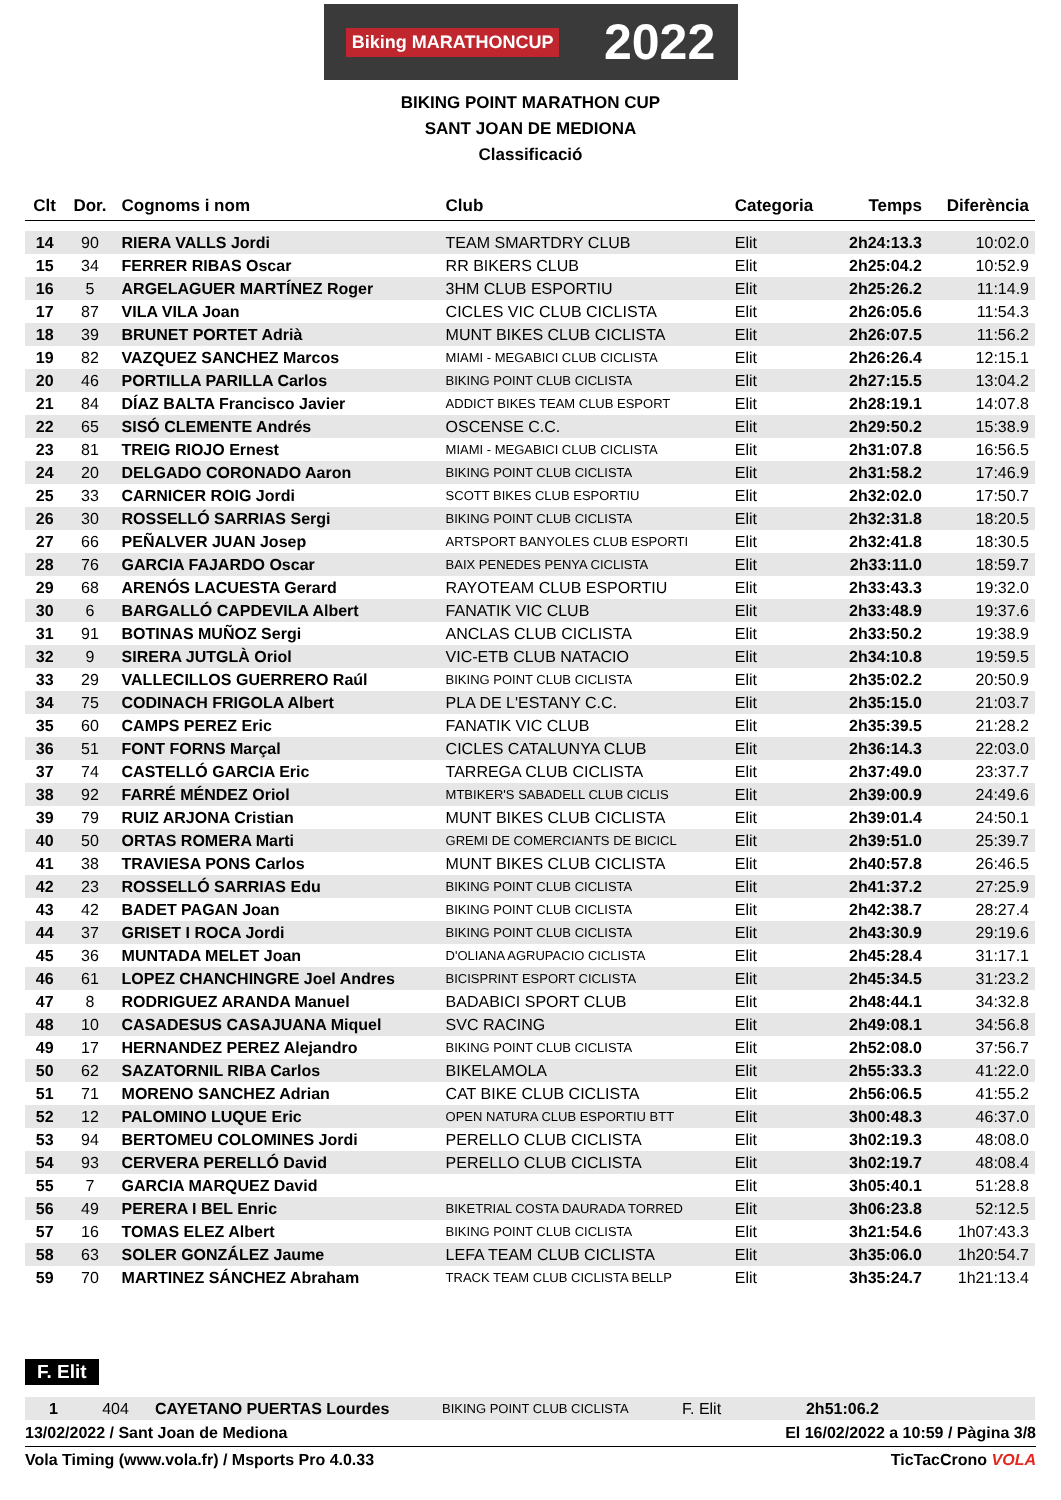Biking MARATHONCUP 2022
BIKING POINT MARATHON CUP
SANT JOAN DE MEDIONA
Classificació
| Clt | Dor. | Cognoms i nom | Club | Categoria | Temps | Diferència |
| --- | --- | --- | --- | --- | --- | --- |
| 14 | 90 | RIERA VALLS Jordi | TEAM SMARTDRY CLUB | Elit | 2h24:13.3 | 10:02.0 |
| 15 | 34 | FERRER RIBAS Oscar | RR BIKERS CLUB | Elit | 2h25:04.2 | 10:52.9 |
| 16 | 5 | ARGELAGUER MARTÍNEZ Roger | 3HM CLUB ESPORTIU | Elit | 2h25:26.2 | 11:14.9 |
| 17 | 87 | VILA VILA Joan | CICLES VIC CLUB CICLISTA | Elit | 2h26:05.6 | 11:54.3 |
| 18 | 39 | BRUNET PORTET Adrià | MUNT BIKES CLUB CICLISTA | Elit | 2h26:07.5 | 11:56.2 |
| 19 | 82 | VAZQUEZ SANCHEZ Marcos | MIAMI - MEGABICI CLUB CICLISTA | Elit | 2h26:26.4 | 12:15.1 |
| 20 | 46 | PORTILLA PARILLA Carlos | BIKING POINT CLUB CICLISTA | Elit | 2h27:15.5 | 13:04.2 |
| 21 | 84 | DÍAZ BALTA Francisco Javier | ADDICT BIKES TEAM CLUB ESPORT | Elit | 2h28:19.1 | 14:07.8 |
| 22 | 65 | SISÓ CLEMENTE Andrés | OSCENSE C.C. | Elit | 2h29:50.2 | 15:38.9 |
| 23 | 81 | TREIG RIOJO Ernest | MIAMI - MEGABICI CLUB CICLISTA | Elit | 2h31:07.8 | 16:56.5 |
| 24 | 20 | DELGADO CORONADO Aaron | BIKING POINT CLUB CICLISTA | Elit | 2h31:58.2 | 17:46.9 |
| 25 | 33 | CARNICER ROIG Jordi | SCOTT BIKES CLUB ESPORTIU | Elit | 2h32:02.0 | 17:50.7 |
| 26 | 30 | ROSSELLÓ SARRIAS Sergi | BIKING POINT CLUB CICLISTA | Elit | 2h32:31.8 | 18:20.5 |
| 27 | 66 | PEÑALVER JUAN Josep | ARTSPORT BANYOLES CLUB ESPORTI | Elit | 2h32:41.8 | 18:30.5 |
| 28 | 76 | GARCIA FAJARDO Oscar | BAIX PENEDES PENYA CICLISTA | Elit | 2h33:11.0 | 18:59.7 |
| 29 | 68 | ARENÓS LACUESTA Gerard | RAYOTEAM CLUB ESPORTIU | Elit | 2h33:43.3 | 19:32.0 |
| 30 | 6 | BARGALLÓ CAPDEVILA Albert | FANATIK VIC CLUB | Elit | 2h33:48.9 | 19:37.6 |
| 31 | 91 | BOTINAS MUÑOZ Sergi | ANCLAS CLUB CICLISTA | Elit | 2h33:50.2 | 19:38.9 |
| 32 | 9 | SIRERA JUTGLÀ Oriol | VIC-ETB CLUB NATACIO | Elit | 2h34:10.8 | 19:59.5 |
| 33 | 29 | VALLECILLOS GUERRERO Raúl | BIKING POINT CLUB CICLISTA | Elit | 2h35:02.2 | 20:50.9 |
| 34 | 75 | CODINACH FRIGOLA Albert | PLA DE L'ESTANY C.C. | Elit | 2h35:15.0 | 21:03.7 |
| 35 | 60 | CAMPS PEREZ Eric | FANATIK VIC CLUB | Elit | 2h35:39.5 | 21:28.2 |
| 36 | 51 | FONT FORNS Marçal | CICLES CATALUNYA CLUB | Elit | 2h36:14.3 | 22:03.0 |
| 37 | 74 | CASTELLÓ GARCIA Eric | TARREGA CLUB CICLISTA | Elit | 2h37:49.0 | 23:37.7 |
| 38 | 92 | FARRÉ MÉNDEZ Oriol | MTBIKER'S SABADELL CLUB CICLIS | Elit | 2h39:00.9 | 24:49.6 |
| 39 | 79 | RUIZ ARJONA Cristian | MUNT BIKES CLUB CICLISTA | Elit | 2h39:01.4 | 24:50.1 |
| 40 | 50 | ORTAS ROMERA Marti | GREMI DE COMERCIANTS DE BICICL | Elit | 2h39:51.0 | 25:39.7 |
| 41 | 38 | TRAVIESA PONS Carlos | MUNT BIKES CLUB CICLISTA | Elit | 2h40:57.8 | 26:46.5 |
| 42 | 23 | ROSSELLÓ SARRIAS Edu | BIKING POINT CLUB CICLISTA | Elit | 2h41:37.2 | 27:25.9 |
| 43 | 42 | BADET PAGAN Joan | BIKING POINT CLUB CICLISTA | Elit | 2h42:38.7 | 28:27.4 |
| 44 | 37 | GRISET I ROCA Jordi | BIKING POINT CLUB CICLISTA | Elit | 2h43:30.9 | 29:19.6 |
| 45 | 36 | MUNTADA MELET Joan | D'OLIANA AGRUPACIO CICLISTA | Elit | 2h45:28.4 | 31:17.1 |
| 46 | 61 | LOPEZ CHANCHINGRE Joel Andres | BICISPRINT ESPORT CICLISTA | Elit | 2h45:34.5 | 31:23.2 |
| 47 | 8 | RODRIGUEZ ARANDA Manuel | BADABICI SPORT CLUB | Elit | 2h48:44.1 | 34:32.8 |
| 48 | 10 | CASADESUS CASAJUANA Miquel | SVC RACING | Elit | 2h49:08.1 | 34:56.8 |
| 49 | 17 | HERNANDEZ PEREZ Alejandro | BIKING POINT CLUB CICLISTA | Elit | 2h52:08.0 | 37:56.7 |
| 50 | 62 | SAZATORNIL RIBA Carlos | BIKELAMOLA | Elit | 2h55:33.3 | 41:22.0 |
| 51 | 71 | MORENO SANCHEZ Adrian | CAT BIKE CLUB CICLISTA | Elit | 2h56:06.5 | 41:55.2 |
| 52 | 12 | PALOMINO LUQUE Eric | OPEN NATURA CLUB ESPORTIU BTT | Elit | 3h00:48.3 | 46:37.0 |
| 53 | 94 | BERTOMEU COLOMINES Jordi | PERELLO CLUB CICLISTA | Elit | 3h02:19.3 | 48:08.0 |
| 54 | 93 | CERVERA PERELLÓ David | PERELLO CLUB CICLISTA | Elit | 3h02:19.7 | 48:08.4 |
| 55 | 7 | GARCIA MARQUEZ David | | Elit | 3h05:40.1 | 51:28.8 |
| 56 | 49 | PERERA I BEL Enric | BIKETRIAL COSTA DAURADA TORRED | Elit | 3h06:23.8 | 52:12.5 |
| 57 | 16 | TOMAS ELEZ Albert | BIKING POINT CLUB CICLISTA | Elit | 3h21:54.6 | 1h07:43.3 |
| 58 | 63 | SOLER GONZÁLEZ Jaume | LEFA TEAM CLUB CICLISTA | Elit | 3h35:06.0 | 1h20:54.7 |
| 59 | 70 | MARTINEZ SÁNCHEZ Abraham | TRACK TEAM CLUB CICLISTA BELLP | Elit | 3h35:24.7 | 1h21:13.4 |
F. Elit
| 1 | 404 | CAYETANO PUERTAS Lourdes | BIKING POINT CLUB CICLISTA | F. Elit | 2h51:06.2 | |
13/02/2022 / Sant Joan de Mediona El 16/02/2022 a 10:59 / Pàgina 3/8
Vola Timing (www.vola.fr) / Msports Pro 4.0.33 TicTacCrono VOLA